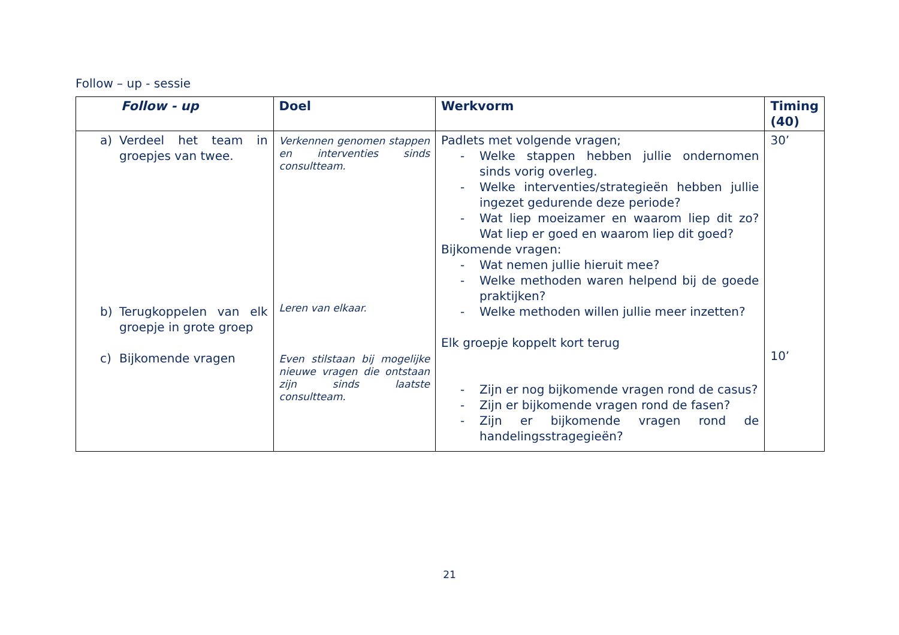Follow – up - sessie
| Follow - up | Doel | Werkvorm | Timing (40) |
| --- | --- | --- | --- |
| a) Verdeel het team in groepjes van twee. b) Terugkoppelen van elk groepje in grote groep c) Bijkomende vragen | Verkennen genomen stappen en interventies sinds consultteam. Leren van elkaar. Even stilstaan bij mogelijke nieuwe vragen die ontstaan zijn sinds laatste consultteam. | Padlets met volgende vragen; - Welke stappen hebben jullie ondernomen sinds vorig overleg. - Welke interventies/strategieën hebben jullie ingezet gedurende deze periode? - Wat liep moeizamer en waarom liep dit zo? Wat liep er goed en waarom liep dit goed? Bijkomende vragen: - Wat nemen jullie hieruit mee? - Welke methoden waren helpend bij de goede praktijken? - Welke methoden willen jullie meer inzetten? Elk groepje koppelt kort terug - Zijn er nog bijkomende vragen rond de casus? - Zijn er bijkomende vragen rond de fasen? - Zijn er bijkomende vragen rond de handelingsstragegieën? | 30’ 10’ |
21